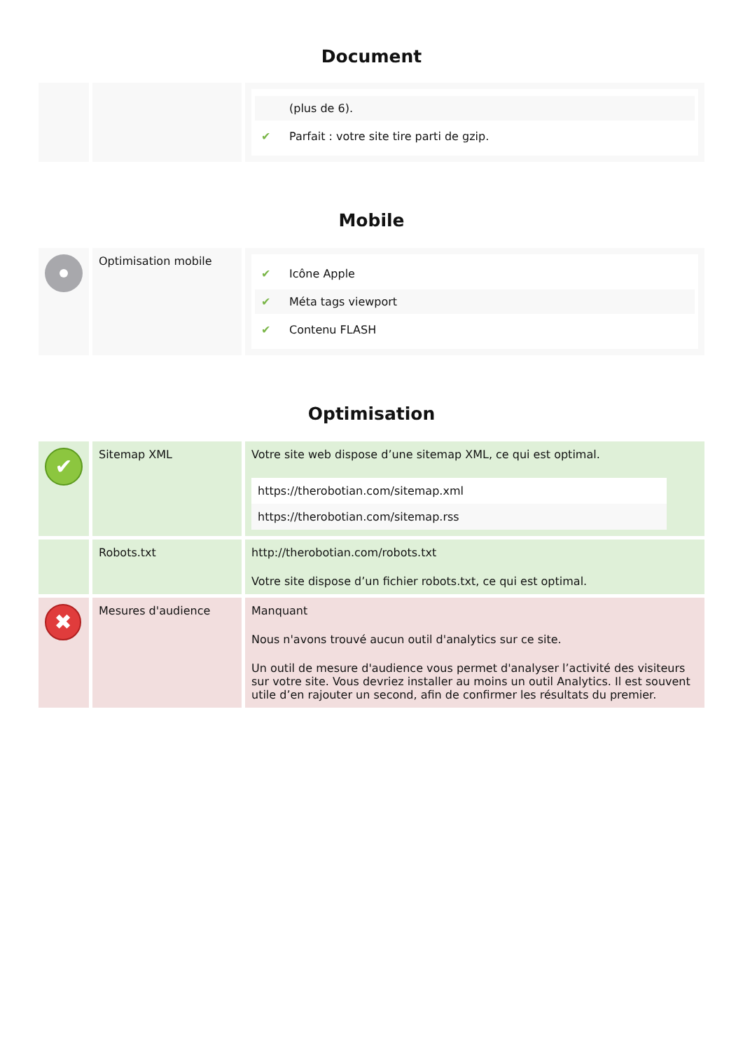Document
| | | / / (plus de 6). / / ✔ / Parfait : votre site tire parti de gzip. / |
Mobile
| | Optimisation mobile | / ✔ / Icône Apple / / ✔ / Méta tags viewport / / ✔ / Contenu FLASH / |
Optimisation
| ✔ | Sitemap XML | Votre site web dispose d’une sitemap XML, ce qui est optimal. https://therobotian.com/sitemap.xml https://therobotian.com/sitemap.rss |
| | Robots.txt | http://therobotian.com/robots.txt Votre site dispose d’un fichier robots.txt, ce qui est optimal. |
| ✖ | Mesures d'audience | Manquant Nous n'avons trouvé aucun outil d'analytics sur ce site. Un outil de mesure d'audience vous permet d'analyser l’activité des visiteurs sur votre site. Vous devriez installer au moins un outil Analytics. Il est souvent utile d’en rajouter un second, afin de confirmer les résultats du premier. |